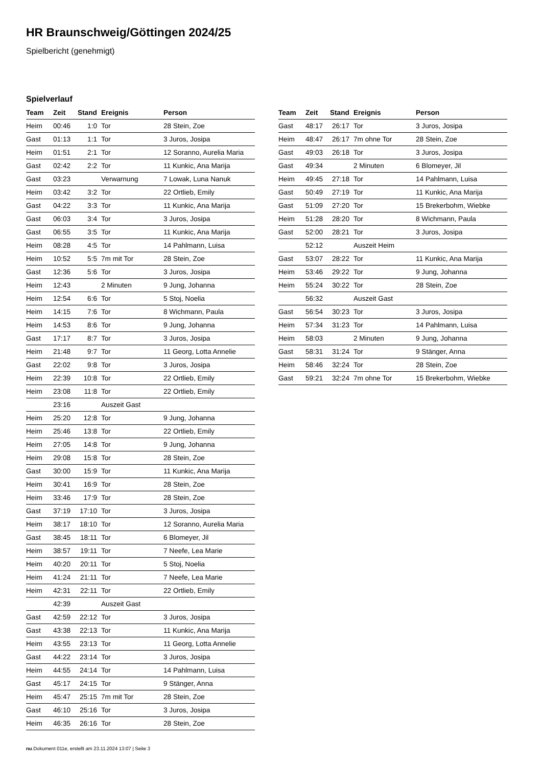HR Braunschweig/Göttingen 2024/25
Spielbericht (genehmigt)
Spielverlauf
| Team | Zeit | Stand | Ereignis | Person |
| --- | --- | --- | --- | --- |
| Heim | 00:46 | 1:0 | Tor | 28 Stein, Zoe |
| Gast | 01:13 | 1:1 | Tor | 3 Juros, Josipa |
| Heim | 01:51 | 2:1 | Tor | 12 Soranno, Aurelia Maria |
| Gast | 02:42 | 2:2 | Tor | 11 Kunkic, Ana Marija |
| Gast | 03:23 | | Verwarnung | 7 Lowak, Luna Nanuk |
| Heim | 03:42 | 3:2 | Tor | 22 Ortlieb, Emily |
| Gast | 04:22 | 3:3 | Tor | 11 Kunkic, Ana Marija |
| Gast | 06:03 | 3:4 | Tor | 3 Juros, Josipa |
| Gast | 06:55 | 3:5 | Tor | 11 Kunkic, Ana Marija |
| Heim | 08:28 | 4:5 | Tor | 14 Pahlmann, Luisa |
| Heim | 10:52 | 5:5 | 7m mit Tor | 28 Stein, Zoe |
| Gast | 12:36 | 5:6 | Tor | 3 Juros, Josipa |
| Heim | 12:43 | | 2 Minuten | 9 Jung, Johanna |
| Heim | 12:54 | 6:6 | Tor | 5 Stoj, Noelia |
| Heim | 14:15 | 7:6 | Tor | 8 Wichmann, Paula |
| Heim | 14:53 | 8:6 | Tor | 9 Jung, Johanna |
| Gast | 17:17 | 8:7 | Tor | 3 Juros, Josipa |
| Heim | 21:48 | 9:7 | Tor | 11 Georg, Lotta Annelie |
| Gast | 22:02 | 9:8 | Tor | 3 Juros, Josipa |
| Heim | 22:39 | 10:8 | Tor | 22 Ortlieb, Emily |
| Heim | 23:08 | 11:8 | Tor | 22 Ortlieb, Emily |
| | 23:16 | | Auszeit Gast | |
| Heim | 25:20 | 12:8 | Tor | 9 Jung, Johanna |
| Heim | 25:46 | 13:8 | Tor | 22 Ortlieb, Emily |
| Heim | 27:05 | 14:8 | Tor | 9 Jung, Johanna |
| Heim | 29:08 | 15:8 | Tor | 28 Stein, Zoe |
| Gast | 30:00 | 15:9 | Tor | 11 Kunkic, Ana Marija |
| Heim | 30:41 | 16:9 | Tor | 28 Stein, Zoe |
| Heim | 33:46 | 17:9 | Tor | 28 Stein, Zoe |
| Gast | 37:19 | 17:10 | Tor | 3 Juros, Josipa |
| Heim | 38:17 | 18:10 | Tor | 12 Soranno, Aurelia Maria |
| Gast | 38:45 | 18:11 | Tor | 6 Blomeyer, Jil |
| Heim | 38:57 | 19:11 | Tor | 7 Neefe, Lea Marie |
| Heim | 40:20 | 20:11 | Tor | 5 Stoj, Noelia |
| Heim | 41:24 | 21:11 | Tor | 7 Neefe, Lea Marie |
| Heim | 42:31 | 22:11 | Tor | 22 Ortlieb, Emily |
| | 42:39 | | Auszeit Gast | |
| Gast | 42:59 | 22:12 | Tor | 3 Juros, Josipa |
| Gast | 43:38 | 22:13 | Tor | 11 Kunkic, Ana Marija |
| Heim | 43:55 | 23:13 | Tor | 11 Georg, Lotta Annelie |
| Gast | 44:22 | 23:14 | Tor | 3 Juros, Josipa |
| Heim | 44:55 | 24:14 | Tor | 14 Pahlmann, Luisa |
| Gast | 45:17 | 24:15 | Tor | 9 Stänger, Anna |
| Heim | 45:47 | 25:15 | 7m mit Tor | 28 Stein, Zoe |
| Gast | 46:10 | 25:16 | Tor | 3 Juros, Josipa |
| Heim | 46:35 | 26:16 | Tor | 28 Stein, Zoe |
| Team | Zeit | Stand | Ereignis | Person |
| --- | --- | --- | --- | --- |
| Gast | 48:17 | 26:17 | Tor | 3 Juros, Josipa |
| Heim | 48:47 | 26:17 | 7m ohne Tor | 28 Stein, Zoe |
| Gast | 49:03 | 26:18 | Tor | 3 Juros, Josipa |
| Gast | 49:34 | | 2 Minuten | 6 Blomeyer, Jil |
| Heim | 49:45 | 27:18 | Tor | 14 Pahlmann, Luisa |
| Gast | 50:49 | 27:19 | Tor | 11 Kunkic, Ana Marija |
| Gast | 51:09 | 27:20 | Tor | 15 Brekerbohm, Wiebke |
| Heim | 51:28 | 28:20 | Tor | 8 Wichmann, Paula |
| Gast | 52:00 | 28:21 | Tor | 3 Juros, Josipa |
| | 52:12 | | Auszeit Heim | |
| Gast | 53:07 | 28:22 | Tor | 11 Kunkic, Ana Marija |
| Heim | 53:46 | 29:22 | Tor | 9 Jung, Johanna |
| Heim | 55:24 | 30:22 | Tor | 28 Stein, Zoe |
| | 56:32 | | Auszeit Gast | |
| Gast | 56:54 | 30:23 | Tor | 3 Juros, Josipa |
| Heim | 57:34 | 31:23 | Tor | 14 Pahlmann, Luisa |
| Heim | 58:03 | | 2 Minuten | 9 Jung, Johanna |
| Gast | 58:31 | 31:24 | Tor | 9 Stänger, Anna |
| Heim | 58:46 | 32:24 | Tor | 28 Stein, Zoe |
| Gast | 59:21 | 32:24 | 7m ohne Tor | 15 Brekerbohm, Wiebke |
nu.Dokument 011e, erstellt am 23.11.2024 13:07 | Seite 3